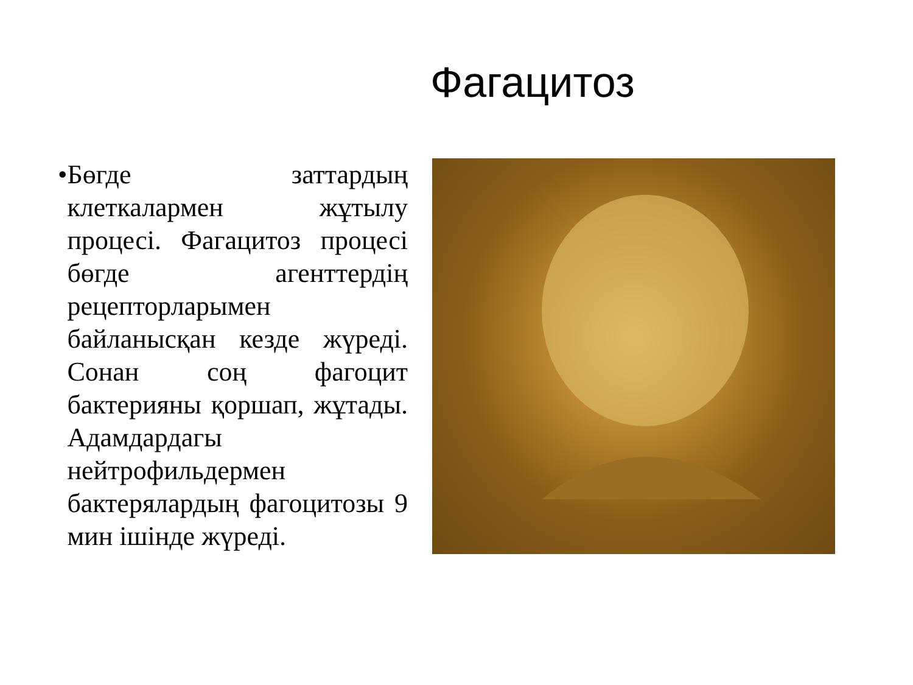Фагацитоз
• Бөгде заттардың клеткалармен жұтылу процесі. Фагацитоз процесі бөгде агенттердің рецепторларымен байланысқан кезде жүреді. Сонан соң фагоцит бактерияны қоршап, жұтады. Адамдардагы нейтрофильдермен бактерялардың фагоцитозы 9 мин ішінде жүреді.